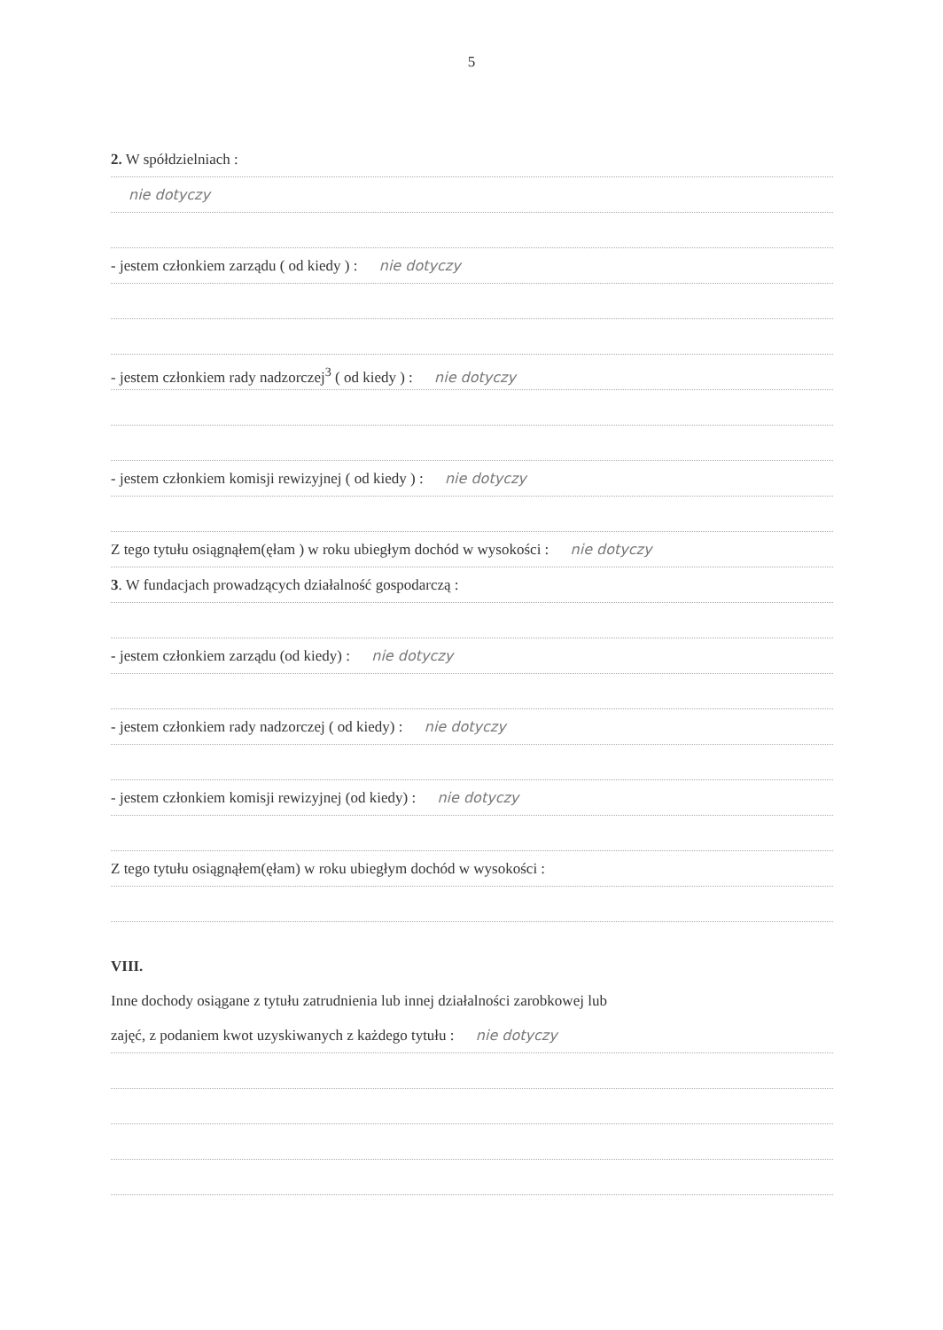5
2. W spółdzielniach :
nie dotyczy
- jestem członkiem zarządu ( od kiedy ) : nie dotyczy
- jestem członkiem rady nadzorczej<sup>3</sup> ( od kiedy ) : nie dotyczy
- jestem członkiem komisji rewizyjnej ( od kiedy ) : nie dotyczy
Z tego tytułu osiągnąłem(ęłam ) w roku ubiegłym dochód w wysokości : nie dotyczy
3. W fundacjach prowadzących działalność gospodarczą :
- jestem członkiem zarządu (od kiedy) : nie dotyczy
- jestem członkiem rady nadzorczej ( od kiedy) : nie dotyczy
- jestem członkiem komisji rewizyjnej (od kiedy) : nie dotyczy
Z tego tytułu osiągnąłem(ęłam) w roku ubiegłym dochód w wysokości :
VIII.
Inne dochody osiągane z tytułu zatrudnienia lub innej działalności zarobkowej lub
zajęć, z podaniem kwot uzyskiwanych z każdego tytułu : nie dotyczy